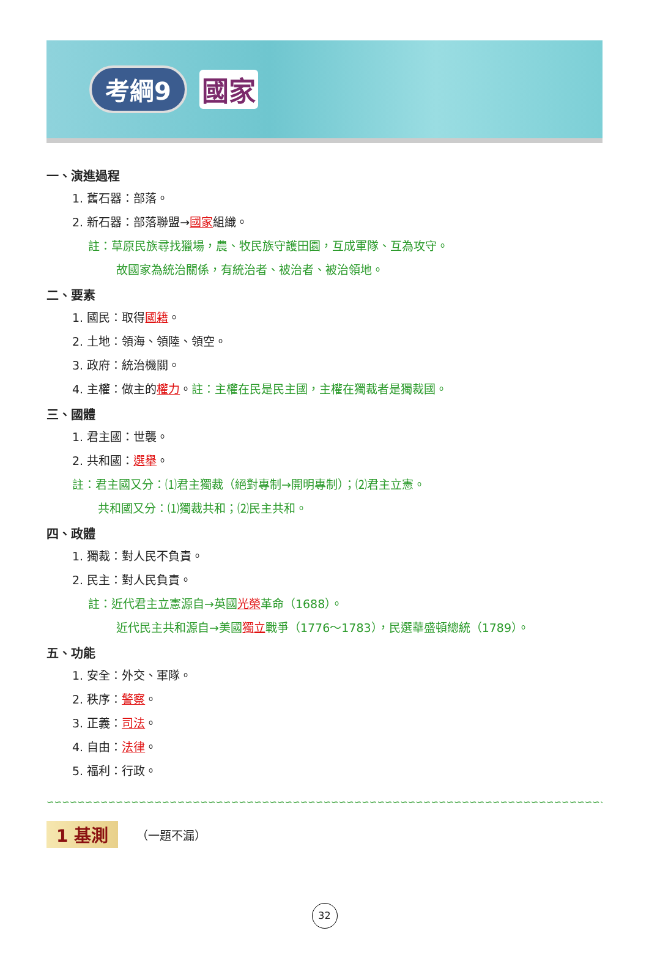考綱9 國家
一、演進過程
1. 舊石器：部落。
2. 新石器：部落聯盟→國家組織。
註：草原民族尋找獵場，農、牧民族守護田園，互成軍隊、互為攻守。
故國家為統治關係，有統治者、被治者、被治領地。
二、要素
1. 國民：取得國籍。
2. 土地：領海、領陸、領空。
3. 政府：統治機關。
4. 主權：做主的權力。註：主權在民是民主國，主權在獨裁者是獨裁國。
三、國體
1. 君主國：世襲。
2. 共和國：選舉。
註：君主國又分：⑴君主獨裁（絕對專制→開明專制）；⑵君主立憲。
共和國又分：⑴獨裁共和；⑵民主共和。
四、政體
1. 獨裁：對人民不負責。
2. 民主：對人民負責。
註：近代君主立憲源自→英國光榮革命（1688）。
近代民主共和源自→美國獨立戰爭（1776～1783），民選華盛頓總統（1789）。
五、功能
1. 安全：外交、軍隊。
2. 秩序：警察。
3. 正義：司法。
4. 自由：法律。
5. 福利：行政。
∽∽∽∽∽∽∽∽∽∽∽∽∽∽∽∽∽∽∽∽∽∽∽∽∽∽∽∽∽∽∽∽∽∽∽∽∽∽∽∽∽∽∽∽∽∽∽∽∽∽∽∽∽∽∽∽∽∽∽∽∽∽∽∽∽∽∽∽∽∽∽∽∽∽∽∽∽∽∽∽∽∽∽∽∽∽∽∽
1 基測 （一題不漏）
32